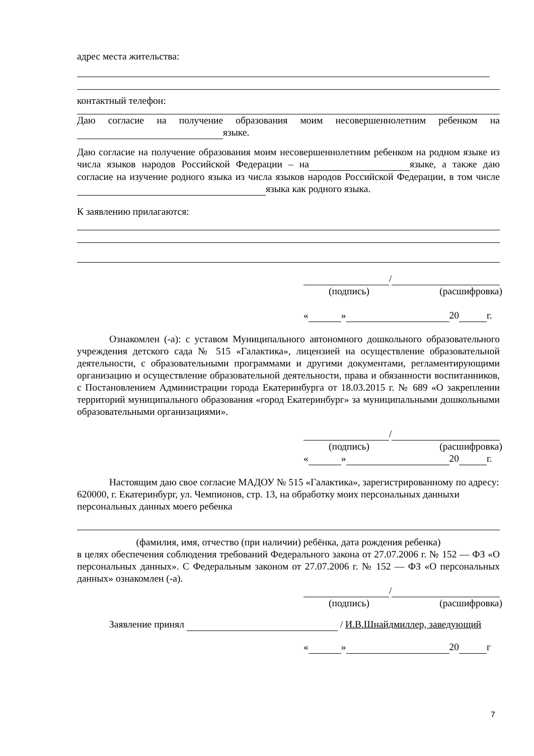адрес места жительства:
контактный телефон:
Даю согласие на получение образования моим несовершенноле­тним ребенком на языке.
Даю согласие на получение образования моим несовершеннолетним ребенком на родном языке из числа языков народов Российской Федерации – на языке, а также даю согласие на изучение родного языка из числа языков народов Российской Федерации, в том числе языка как родного языка.
К заявлению прилагаются:
/
(подпись) (расшифровка)
« » 20 г.
Ознакомлен (-а): с уставом Муниципального автономного дошкольного образовательного учреждения детского сада № 515 «Галактика», лицензией на осуществление образовательной деятельности, с образовательными программами и другими документами, регламентирующими организацию и осуществление образовательной деятельности, права и обязанности воспитанников, с Постановлением Администрации города Екатеринбурга от 18.03.2015 г. № 689 «О закреплении территорий муниципального образования «город Екатеринбург» за муниципальными дошкольными образовательными организациями».
/
(подпись) (расшифровка)
« » 20 г.
Настоящим даю свое согласие МАДОУ № 515 «Галактика», зарегистрированному по адресу: 620000, г. Екатеринбург, ул. Чемпионов, стр. 13, на обработку моих персональных данныхи персональных данных моего ребенка
(фамилия, имя, отчество (при наличии) ребёнка, дата рождения ребенка)
в целях обеспечения соблюдения требований Федерального закона от 27.07.2006 г. № 152 — ФЗ «О персональных данных». С Федеральным законом от 27.07.2006 г. № 152 — ФЗ «О персональных данных» ознакомлен (-а).
/
(подпись) (расшифровка)
Заявление принял / И.В.Шнайдмиллер, заведующий
« » 20 г
7